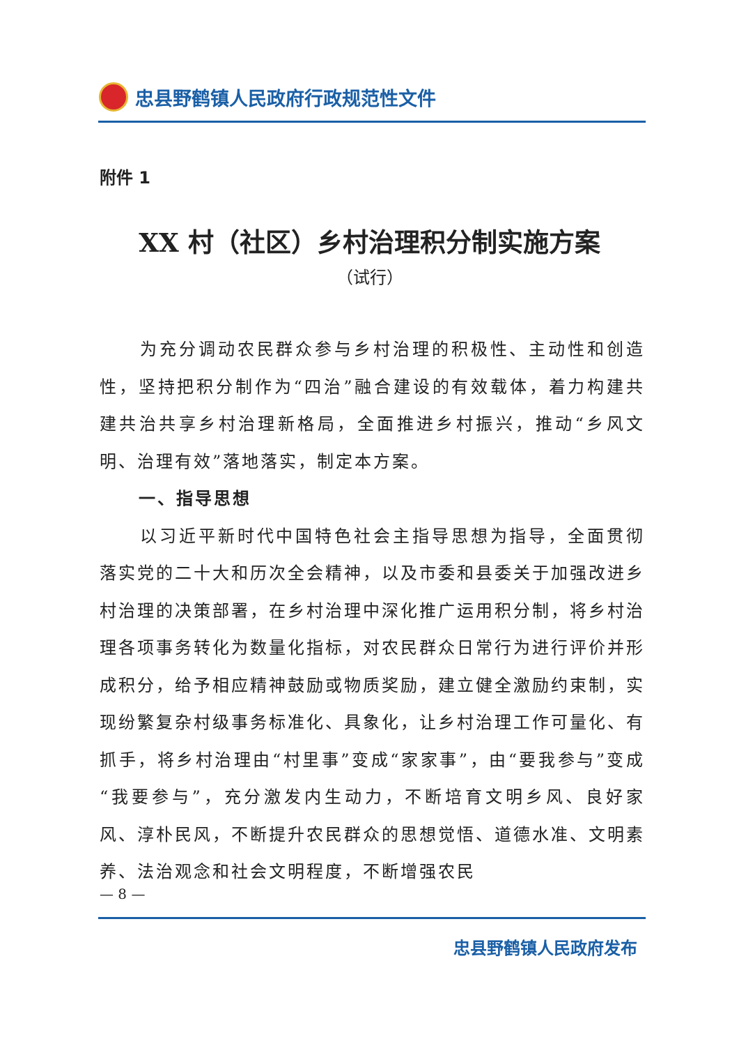忠县野鹤镇人民政府行政规范性文件
附件 1
XX 村（社区）乡村治理积分制实施方案
（试行）
为充分调动农民群众参与乡村治理的积极性、主动性和创造性，坚持把积分制作为“四治”融合建设的有效载体，着力构建共建共治共享乡村治理新格局，全面推进乡村振兴，推动“乡风文明、治理有效”落地落实，制定本方案。
一、指导思想
以习近平新时代中国特色社会主指导思想为指导，全面贯彻落实党的二十大和历次全会精神，以及市委和县委关于加强改进乡村治理的决策部署，在乡村治理中深化推广运用积分制，将乡村治理各项事务转化为数量化指标，对农民群众日常行为进行评价并形成积分，给予相应精神鼓励或物质奖励，建立健全激励约束制，实现纷繁复杂村级事务标准化、具象化，让乡村治理工作可量化、有抓手，将乡村治理由“村里事”变成“家家事”，由“要我参与”变成“我要参与”，充分激发内生动力，不断培育文明乡风、良好家风、淳朴民风，不断提升农民群众的思想觉悟、道德水准、文明素养、法治观念和社会文明程度，不断增强农民
— 8 —
忠县野鹤镇人民政府发布